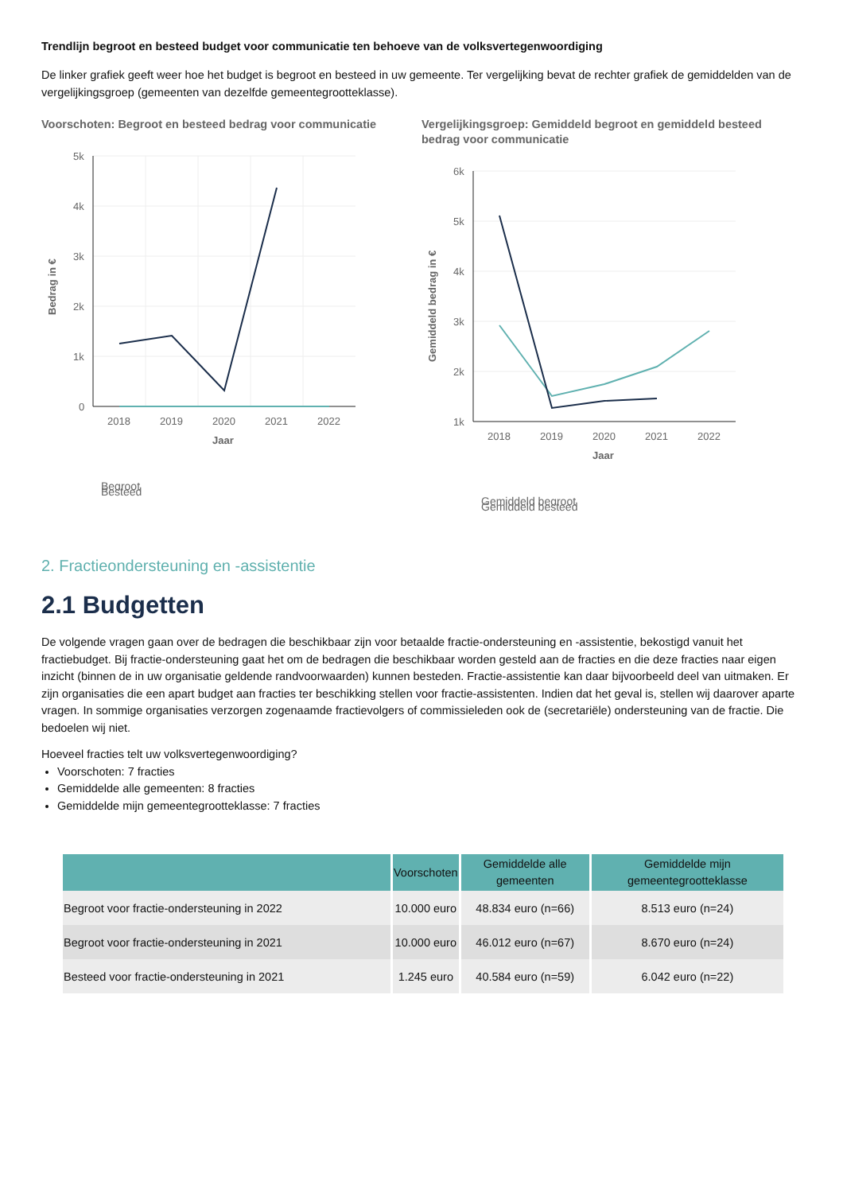Trendlijn begroot en besteed budget voor communicatie ten behoeve van de volksvertegenwoordiging
De linker grafiek geeft weer hoe het budget is begroot en besteed in uw gemeente. Ter vergelijking bevat de rechter grafiek de gemiddelden van de vergelijkingsgroep (gemeenten van dezelfde gemeentegrootteklasse).
Voorschoten: Begroot en besteed bedrag voor communicatie
5k
4k
3k
2k
1k
0
2018
2019
2020
2021
2022
Jaar
Bedrag in €
Begroot
Besteed
Vergelijkingsgroep: Gemiddeld begroot en gemiddeld besteed bedrag voor communicatie
6k
5k
4k
3k
2k
1k
2018
2019
2020
2021
2022
Jaar
Gemiddeld bedrag in €
Gemiddeld begroot
Gemiddeld besteed
2. Fractieondersteuning en -assistentie
2.1 Budgetten
De volgende vragen gaan over de bedragen die beschikbaar zijn voor betaalde fractie-ondersteuning en -assistentie, bekostigd vanuit het fractiebudget. Bij fractie-ondersteuning gaat het om de bedragen die beschikbaar worden gesteld aan de fracties en die deze fracties naar eigen inzicht (binnen de in uw organisatie geldende randvoorwaarden) kunnen besteden. Fractie-assistentie kan daar bijvoorbeeld deel van uitmaken. Er zijn organisaties die een apart budget aan fracties ter beschikking stellen voor fractie-assistenten. Indien dat het geval is, stellen wij daarover aparte vragen. In sommige organisaties verzorgen zogenaamde fractievolgers of commissieleden ook de (secretariële) ondersteuning van de fractie. Die bedoelen wij niet.
Hoeveel fracties telt uw volksvertegenwoordiging?
Voorschoten: 7 fracties
Gemiddelde alle gemeenten: 8 fracties
Gemiddelde mijn gemeentegrootteklasse: 7 fracties
| | Voorschoten | Gemiddelde alle gemeenten | Gemiddelde mijn gemeentegrootteklasse |
| --- | --- | --- | --- |
| Begroot voor fractie-ondersteuning in 2022 | 10.000 euro | 48.834 euro (n=66) | 8.513 euro (n=24) |
| Begroot voor fractie-ondersteuning in 2021 | 10.000 euro | 46.012 euro (n=67) | 8.670 euro (n=24) |
| Besteed voor fractie-ondersteuning in 2021 | 1.245 euro | 40.584 euro (n=59) | 6.042 euro (n=22) |